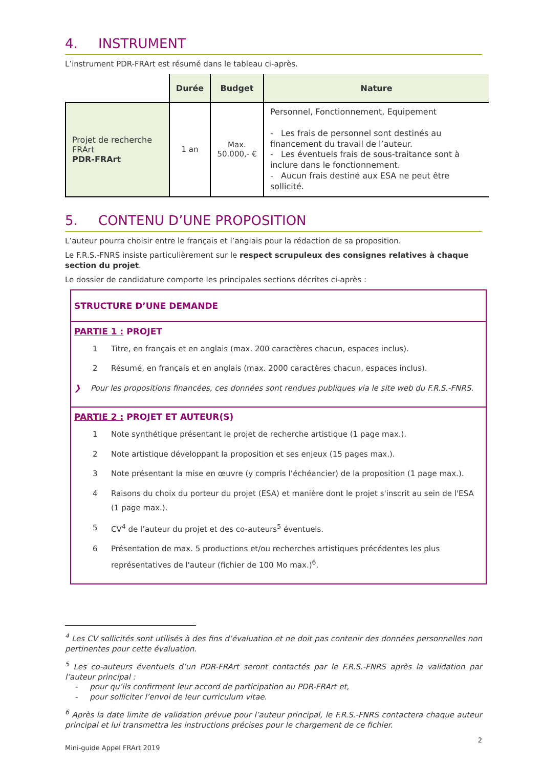4. INSTRUMENT
L’instrument PDR-FRArt est résumé dans le tableau ci-après.
| | Durée | Budget | Nature |
| --- | --- | --- | --- |
| Projet de recherche FRArt PDR-FRArt | 1 an | Max. 50.000,- € | Personnel, Fonctionnement, Equipement - Les frais de personnel sont destinés au financement du travail de l’auteur. - Les éventuels frais de sous-traitance sont à inclure dans le fonctionnement. - Aucun frais destiné aux ESA ne peut être sollicité. |
5. CONTENU D’UNE PROPOSITION
L’auteur pourra choisir entre le français et l’anglais pour la rédaction de sa proposition.
Le F.R.S.-FNRS insiste particulièrement sur le respect scrupuleux des consignes relatives à chaque section du projet.
Le dossier de candidature comporte les principales sections décrites ci-après :
STRUCTURE D’UNE DEMANDE
PARTIE 1 : PROJET
1 Titre, en français et en anglais (max. 200 caractères chacun, espaces inclus).
2 Résumé, en français et en anglais (max. 2000 caractères chacun, espaces inclus).
❯ Pour les propositions financées, ces données sont rendues publiques via le site web du F.R.S.-FNRS.
PARTIE 2 : PROJET ET AUTEUR(S)
1 Note synthétique présentant le projet de recherche artistique (1 page max.).
2 Note artistique développant la proposition et ses enjeux (15 pages max.).
3 Note présentant la mise en œuvre (y compris l’échéancier) de la proposition (1 page max.).
4 Raisons du choix du porteur du projet (ESA) et manière dont le projet s'inscrit au sein de l'ESA (1 page max.).
5 CV<sup>4</sup> de l’auteur du projet et des co-auteurs<sup>5</sup> éventuels.
6 Présentation de max. 5 productions et/ou recherches artistiques précédentes les plus représentatives de l'auteur (fichier de 100 Mo max.)<sup>6</sup>.
<sup>4</sup> Les CV sollicités sont utilisés à des fins d’évaluation et ne doit pas contenir des données personnelles non pertinentes pour cette évaluation.
<sup>5</sup> Les co-auteurs éventuels d’un PDR-FRArt seront contactés par le F.R.S.-FNRS après la validation par l’auteur principal :
- pour qu’ils confirment leur accord de participation au PDR-FRArt et,
- pour solliciter l’envoi de leur curriculum vitae.
<sup>6</sup> Après la date limite de validation prévue pour l’auteur principal, le F.R.S.-FNRS contactera chaque auteur principal et lui transmettra les instructions précises pour le chargement de ce fichier.
2
Mini-guide Appel FRArt 2019